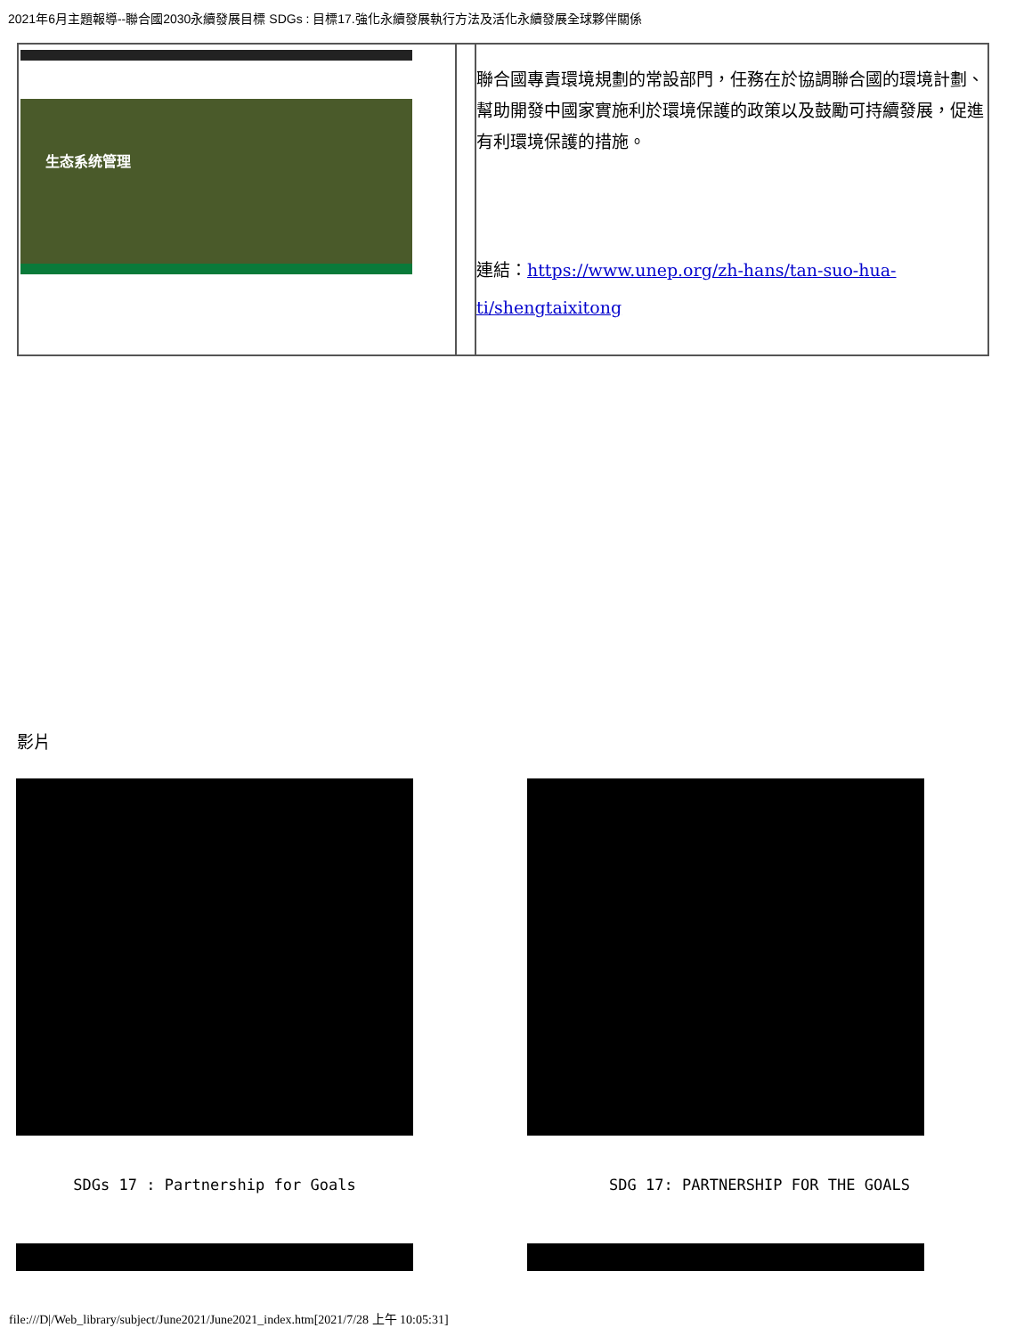2021年6月主題報導--聯合國2030永續發展目標 SDGs : 目標17.強化永續發展執行方法及活化永續發展全球夥伴關係
| 生态系统管理 | | 聯合國專責環境規劃的常設部門，任務在於協調聯合國的環境計劃、幫助開發中國家實施利於環境保護的政策以及鼓勵可持續發展，促進有利環境保護的措施。 連結： https://www.unep.org/zh-hans/tan-suo-hua-ti/shengtaixitong |
影片
SDGs 17 : Partnership for Goals SDG 17: PARTNERSHIP FOR THE GOALS
file:///D|/Web_library/subject/June2021/June2021_index.htm[2021/7/28 上午 10:05:31]